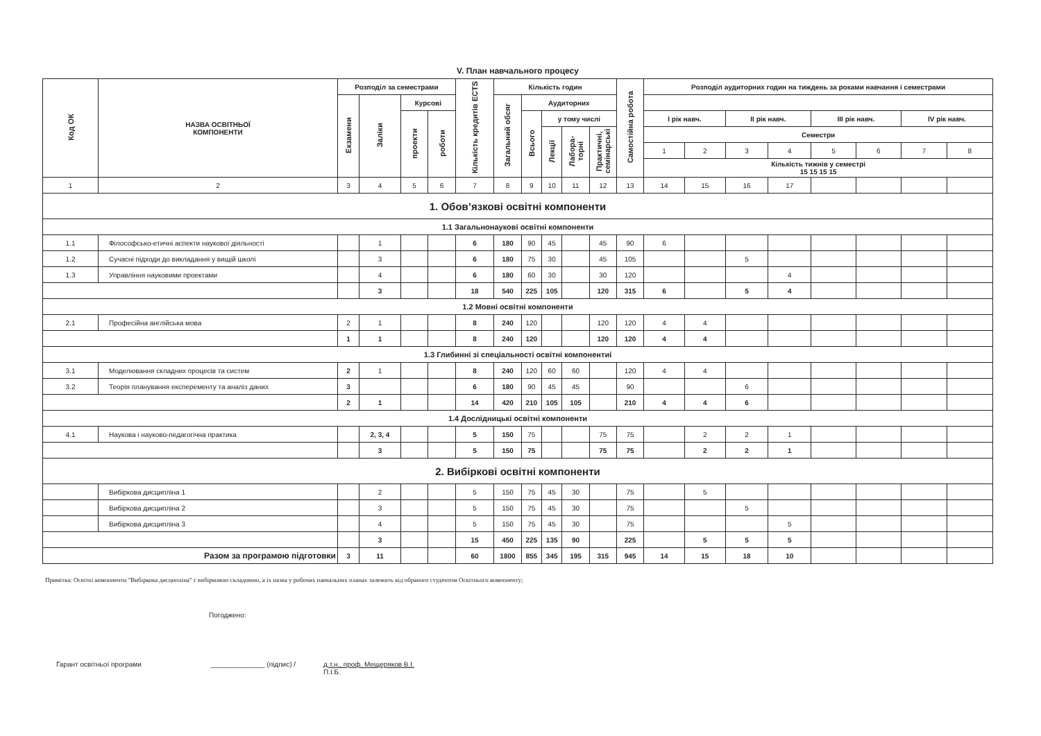V. План навчального процесу
| Код ОК | НАЗВА ОСВІТНЬОЇ КОМПОНЕНТИ | Розподіл за семестрами | | | | Кількість кредитів ECTS | Кількість годин | | | | | Самостійна робота | Розподіл аудиторних годин на тиждень за роками навчання і семестрами | | | | | | | |
| --- | --- | --- | --- | --- | --- | --- | --- | --- | --- | --- | --- | --- | --- | --- | --- | --- | --- | --- | --- | --- |
| | | Екзамени | Заліки | Курсові | | | Загальний обсяг | Аудиторних | | | | | | | | | | | | |
| | | | | проекти | роботи | | | Всього | у тому числі | | | | І рік навч. | | ІІ рік навч. | | ІІІ рік навч. | | IV рік навч. | |
| | | | | | | | | | Лекції | Лабора-торні | Практичні, семінарські | | Семестри | | | | | | | |
| | | | | | | | | | | | | | 1 | 2 | 3 | 4 | 5 | 6 | 7 | 8 |
| | | | | | | | | | | | | | Кількість тижнів у семестрі 15 15 15 15 | | | | | | | |
| 1 | 2 | 3 | 4 | 5 | 6 | 7 | 8 | 9 | 10 | 11 | 12 | 13 | 14 | 15 | 16 | 17 | | | | |
| 1. Обов’язкові освітні компоненти | | | | | | | | | | | | | | | | | | | | |
| 1.1 Загальнонаукові освітні компоненти | | | | | | | | | | | | | | | | | | | | |
| 1.1 | Філософсько-етичні аспекти наукової діяльності | | 1 | | | 6 | 180 | 90 | 45 | | 45 | 90 | 6 | | | | | | | |
| 1.2 | Сучасні підходи до викладання у вищій школі | | 3 | | | 6 | 180 | 75 | 30 | | 45 | 105 | | | 5 | | | | | |
| 1.3 | Управління науковими проектами | | 4 | | | 6 | 180 | 60 | 30 | | 30 | 120 | | | | 4 | | | | |
| | | | 3 | | | 18 | 540 | 225 | 105 | | 120 | 315 | 6 | | 5 | 4 | | | | |
| 1.2 Мовні освітні компоненти | | | | | | | | | | | | | | | | | | | | |
| 2.1 | Професійна англійська мова | 2 | 1 | | | 8 | 240 | 120 | | | 120 | 120 | 4 | 4 | | | | | | |
| | | 1 | 1 | | | 8 | 240 | 120 | | | 120 | 120 | 4 | 4 | | | | | | |
| 1.3 Глибинні зі спеціальності освітні компонентиі | | | | | | | | | | | | | | | | | | | | |
| 3.1 | Моделювання складних процесів та систем | 2 | 1 | | | 8 | 240 | 120 | 60 | 60 | | 120 | 4 | 4 | | | | | | |
| 3.2 | Теорія планування експеременту та аналіз даних | 3 | | | | 6 | 180 | 90 | 45 | 45 | | 90 | | | 6 | | | | | |
| | | 2 | 1 | | | 14 | 420 | 210 | 105 | 105 | | 210 | 4 | 4 | 6 | | | | | |
| 1.4 Дослідницькі освітні компоненти | | | | | | | | | | | | | | | | | | | | |
| 4.1 | Наукова і науково-педагогічна практика | | 2, 3, 4 | | | 5 | 150 | 75 | | | 75 | 75 | | 2 | 2 | 1 | | | | |
| | | | 3 | | | 5 | 150 | 75 | | | 75 | 75 | | 2 | 2 | 1 | | | | |
| 2. Вибіркові освітні компоненти | | | | | | | | | | | | | | | | | | | | |
| | Вибіркова дисципліна 1 | | 2 | | | 5 | 150 | 75 | 45 | 30 | | 75 | | 5 | | | | | | |
| | Вибіркова дисципліна 2 | | 3 | | | 5 | 150 | 75 | 45 | 30 | | 75 | | | 5 | | | | | |
| | Вибіркова дисципліна 3 | | 4 | | | 5 | 150 | 75 | 45 | 30 | | 75 | | | | 5 | | | | |
| | | | 3 | | | 15 | 450 | 225 | 135 | 90 | | 225 | | 5 | 5 | 5 | | | | |
| Разом за програмою підготовки | | 3 | 11 | | | 60 | 1800 | 855 | 345 | 195 | 315 | 945 | 14 | 15 | 18 | 10 | | | | |
Примітка: Освітні компоненти "Вибіркова дисципліна" є вибірковою складовою, а їх назва у робочих навчальних планах залежить від обраного студентом Освітнього компоненту;
Погоджено:
Гарант освітньої програми ______________ (підпис) / д.т.н., проф. Мещеряков В.І.
П.І.Б.